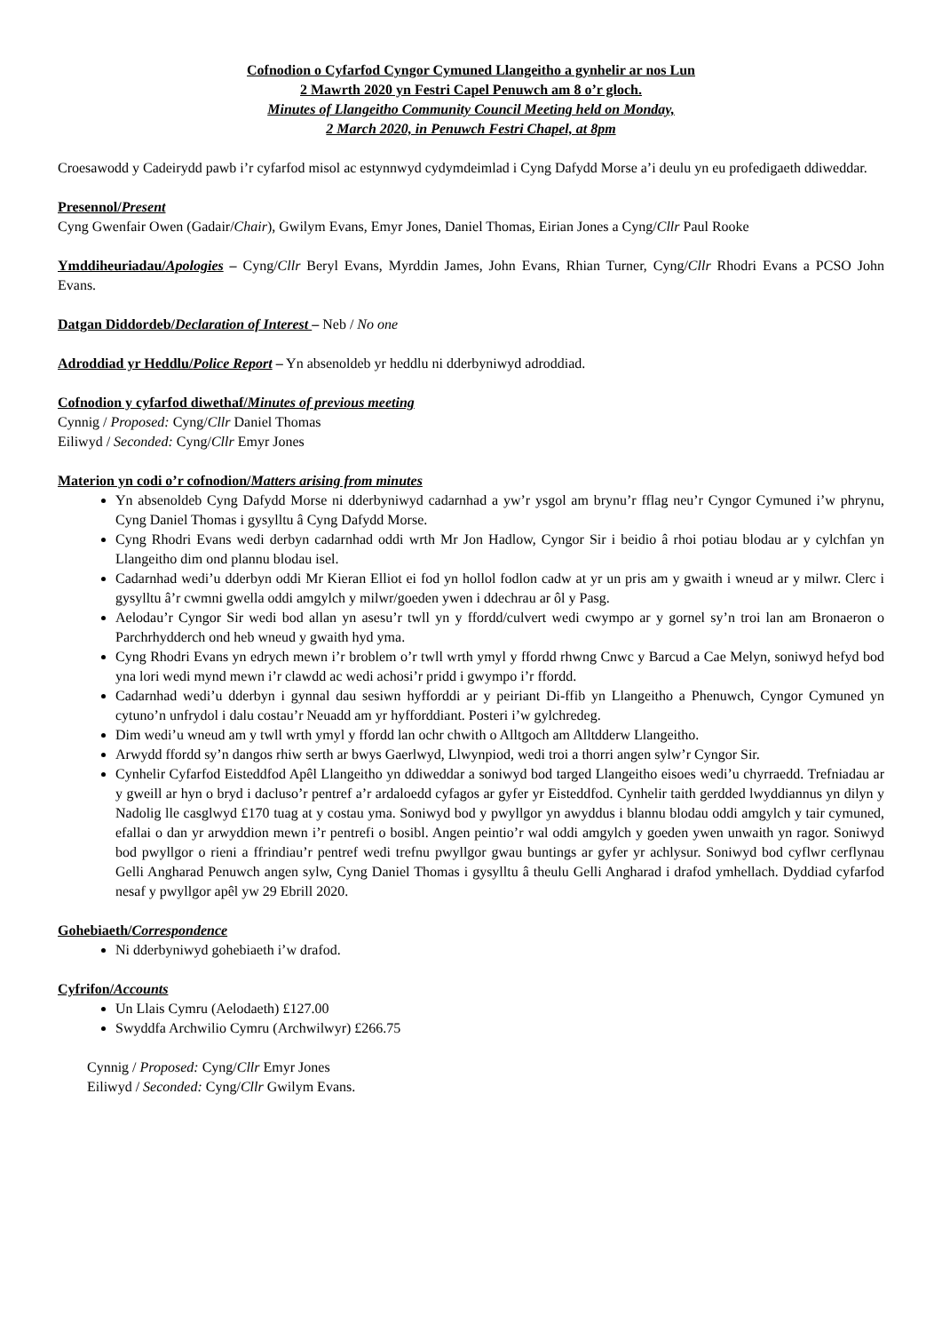Cofnodion o Cyfarfod Cyngor Cymuned Llangeitho a gynhelir ar nos Lun
2 Mawrth 2020 yn Festri Capel Penuwch am 8 o’r gloch.
Minutes of Llangeitho Community Council Meeting held on Monday,
2 March 2020, in Penuwch Festri Chapel, at 8pm
Croesawodd y Cadeirydd pawb i’r cyfarfod misol ac estynnwyd cydymdeimlad i Cyng Dafydd Morse a’i deulu yn eu profedigaeth ddiweddar.
Presennol/Present
Cyng Gwenfair Owen (Gadair/Chair), Gwilym Evans, Emyr Jones, Daniel Thomas, Eirian Jones a Cyng/Cllr Paul Rooke
Ymddiheuriadau/Apologies – Cyng/Cllr Beryl Evans, Myrddin James, John Evans, Rhian Turner, Cyng/Cllr Rhodri Evans a PCSO John Evans.
Datgan Diddordeb/Declaration of Interest – Neb / No one
Adroddiad yr Heddlu/Police Report – Yn absenoldeb yr heddlu ni dderbyniwyd adroddiad.
Cofnodion y cyfarfod diwethaf/Minutes of previous meeting
Cynnig / Proposed: Cyng/Cllr Daniel Thomas
Eiliwyd / Seconded: Cyng/Cllr Emyr Jones
Materion yn codi o’r cofnodion/Matters arising from minutes
Yn absenoldeb Cyng Dafydd Morse ni dderbyniwyd cadarnhad a yw’r ysgol am brynu’r fflag neu’r Cyngor Cymuned i’w phrynu, Cyng Daniel Thomas i gysylltu â Cyng Dafydd Morse.
Cyng Rhodri Evans wedi derbyn cadarnhad oddi wrth Mr Jon Hadlow, Cyngor Sir i beidio â rhoi potiau blodau ar y cylchfan yn Llangeitho dim ond plannu blodau isel.
Cadarnhad wedi’u dderbyn oddi Mr Kieran Elliot ei fod yn hollol fodlon cadw at yr un pris am y gwaith i wneud ar y milwr. Clerc i gysylltu â’r cwmni gwella oddi amgylch y milwr/goeden ywen i ddechrau ar ôl y Pasg.
Aelodau’r Cyngor Sir wedi bod allan yn asesu’r twll yn y ffordd/culvert wedi cwympo ar y gornel sy’n troi lan am Bronaeron o Parchrhydderch ond heb wneud y gwaith hyd yma.
Cyng Rhodri Evans yn edrych mewn i’r broblem o’r twll wrth ymyl y ffordd rhwng Cnwc y Barcud a Cae Melyn, soniwyd hefyd bod yna lori wedi mynd mewn i’r clawdd ac wedi achosi’r pridd i gwympo i’r ffordd.
Cadarnhad wedi’u dderbyn i gynnal dau sesiwn hyfforddi ar y peiriant Di-ffib yn Llangeitho a Phenuwch, Cyngor Cymuned yn cytuno’n unfrydol i dalu costau’r Neuadd am yr hyfforddiant. Posteri i’w gylchredeg.
Dim wedi’u wneud am y twll wrth ymyl y ffordd lan ochr chwith o Alltgoch am Alltdderw Llangeitho.
Arwydd ffordd sy’n dangos rhiw serth ar bwys Gaerlwyd, Llwynpiod, wedi troi a thorri angen sylw’r Cyngor Sir.
Cynhelir Cyfarfod Eisteddfod Apêl Llangeitho yn ddiweddar a soniwyd bod targed Llangeitho eisoes wedi’u chyrraedd. Trefniadau ar y gweill ar hyn o bryd i dacluso’r pentref a’r ardaloedd cyfagos ar gyfer yr Eisteddfod. Cynhelir taith gerdded lwyddiannus yn dilyn y Nadolig lle casglwyd £170 tuag at y costau yma. Soniwyd bod y pwyllgor yn awyddus i blannu blodau oddi amgylch y tair cymuned, efallai o dan yr arwyddion mewn i’r pentrefi o bosibl. Angen peintio’r wal oddi amgylch y goeden ywen unwaith yn ragor. Soniwyd bod pwyllgor o rieni a ffrindiau’r pentref wedi trefnu pwyllgor gwau buntings ar gyfer yr achlysur. Soniwyd bod cyflwr cerflynau Gelli Angharad Penuwch angen sylw, Cyng Daniel Thomas i gysylltu â theulu Gelli Angharad i drafod ymhellach. Dyddiad cyfarfod nesaf y pwyllgor apêl yw 29 Ebrill 2020.
Gohebiaeth/Correspondence
Ni dderbyniwyd gohebiaeth i’w drafod.
Cyfrifon/Accounts
Un Llais Cymru (Aelodaeth) £127.00
Swyddfa Archwilio Cymru (Archwilwyr) £266.75
Cynnig / Proposed: Cyng/Cllr Emyr Jones
Eiliwyd / Seconded: Cyng/Cllr Gwilym Evans.